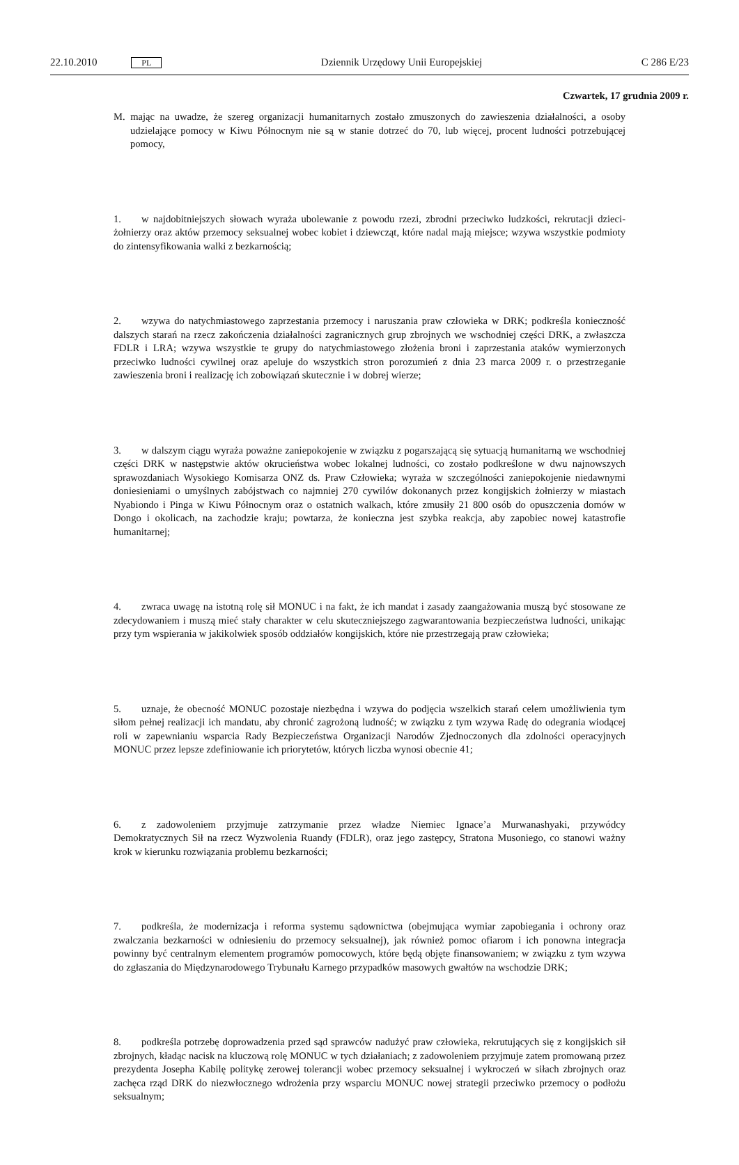22.10.2010 PL Dziennik Urzędowy Unii Europejskiej C 286 E/23
Czwartek, 17 grudnia 2009 r.
M. mając na uwadze, że szereg organizacji humanitarnych zostało zmuszonych do zawieszenia działalności, a osoby udzielające pomocy w Kiwu Północnym nie są w stanie dotrzeć do 70, lub więcej, procent ludności potrzebującej pomocy,
1. w najdobitniejszych słowach wyraża ubolewanie z powodu rzezi, zbrodni przeciwko ludzkości, rekrutacji dzieci-żołnierzy oraz aktów przemocy seksualnej wobec kobiet i dziewcząt, które nadal mają miejsce; wzywa wszystkie podmioty do zintensyfikowania walki z bezkarnością;
2. wzywa do natychmiastowego zaprzestania przemocy i naruszania praw człowieka w DRK; podkreśla konieczność dalszych starań na rzecz zakończenia działalności zagranicznych grup zbrojnych we wschodniej części DRK, a zwłaszcza FDLR i LRA; wzywa wszystkie te grupy do natychmiastowego złożenia broni i zaprzestania ataków wymierzonych przeciwko ludności cywilnej oraz apeluje do wszystkich stron porozumień z dnia 23 marca 2009 r. o przestrzeganie zawieszenia broni i realizację ich zobowiązań skutecznie i w dobrej wierze;
3. w dalszym ciągu wyraża poważne zaniepokojenie w związku z pogarszającą się sytuacją humanitarną we wschodniej części DRK w następstwie aktów okrucieństwa wobec lokalnej ludności, co zostało podkreślone w dwu najnowszych sprawozdaniach Wysokiego Komisarza ONZ ds. Praw Człowieka; wyraża w szczególności zaniepokojenie niedawnymi doniesieniami o umyślnych zabójstwach co najmniej 270 cywilów dokonanych przez kongijskich żołnierzy w miastach Nyabiondo i Pinga w Kiwu Północnym oraz o ostatnich walkach, które zmusiły 21 800 osób do opuszczenia domów w Dongo i okolicach, na zachodzie kraju; powtarza, że konieczna jest szybka reakcja, aby zapobiec nowej katastrofie humanitarnej;
4. zwraca uwagę na istotną rolę sił MONUC i na fakt, że ich mandat i zasady zaangażowania muszą być stosowane ze zdecydowaniem i muszą mieć stały charakter w celu skuteczniejszego zagwarantowania bezpieczeństwa ludności, unikając przy tym wspierania w jakikolwiek sposób oddziałów kongijskich, które nie przestrzegają praw człowieka;
5. uznaje, że obecność MONUC pozostaje niezbędna i wzywa do podjęcia wszelkich starań celem umożliwienia tym siłom pełnej realizacji ich mandatu, aby chronić zagrożoną ludność; w związku z tym wzywa Radę do odegrania wiodącej roli w zapewnianiu wsparcia Rady Bezpieczeństwa Organizacji Narodów Zjednoczonych dla zdolności operacyjnych MONUC przez lepsze zdefiniowanie ich priorytetów, których liczba wynosi obecnie 41;
6. z zadowoleniem przyjmuje zatrzymanie przez władze Niemiec Ignace’a Murwanashyaki, przywódcy Demokratycznych Sił na rzecz Wyzwolenia Ruandy (FDLR), oraz jego zastępcy, Stratona Musoniego, co stanowi ważny krok w kierunku rozwiązania problemu bezkarności;
7. podkreśla, że modernizacja i reforma systemu sądownictwa (obejmująca wymiar zapobiegania i ochrony oraz zwalczania bezkarności w odniesieniu do przemocy seksualnej), jak również pomoc ofiarom i ich ponowna integracja powinny być centralnym elementem programów pomocowych, które będą objęte finansowaniem; w związku z tym wzywa do zgłaszania do Międzynarodowego Trybunału Karnego przypadków masowych gwałtów na wschodzie DRK;
8. podkreśla potrzebę doprowadzenia przed sąd sprawców nadużyć praw człowieka, rekrutujących się z kongijskich sił zbrojnych, kładąc nacisk na kluczową rolę MONUC w tych działaniach; z zadowoleniem przyjmuje zatem promowaną przez prezydenta Josepha Kabilę politykę zerowej tolerancji wobec przemocy seksualnej i wykroczeń w siłach zbrojnych oraz zachęca rząd DRK do niezwłocznego wdrożenia przy wsparciu MONUC nowej strategii przeciwko przemocy o podłożu seksualnym;